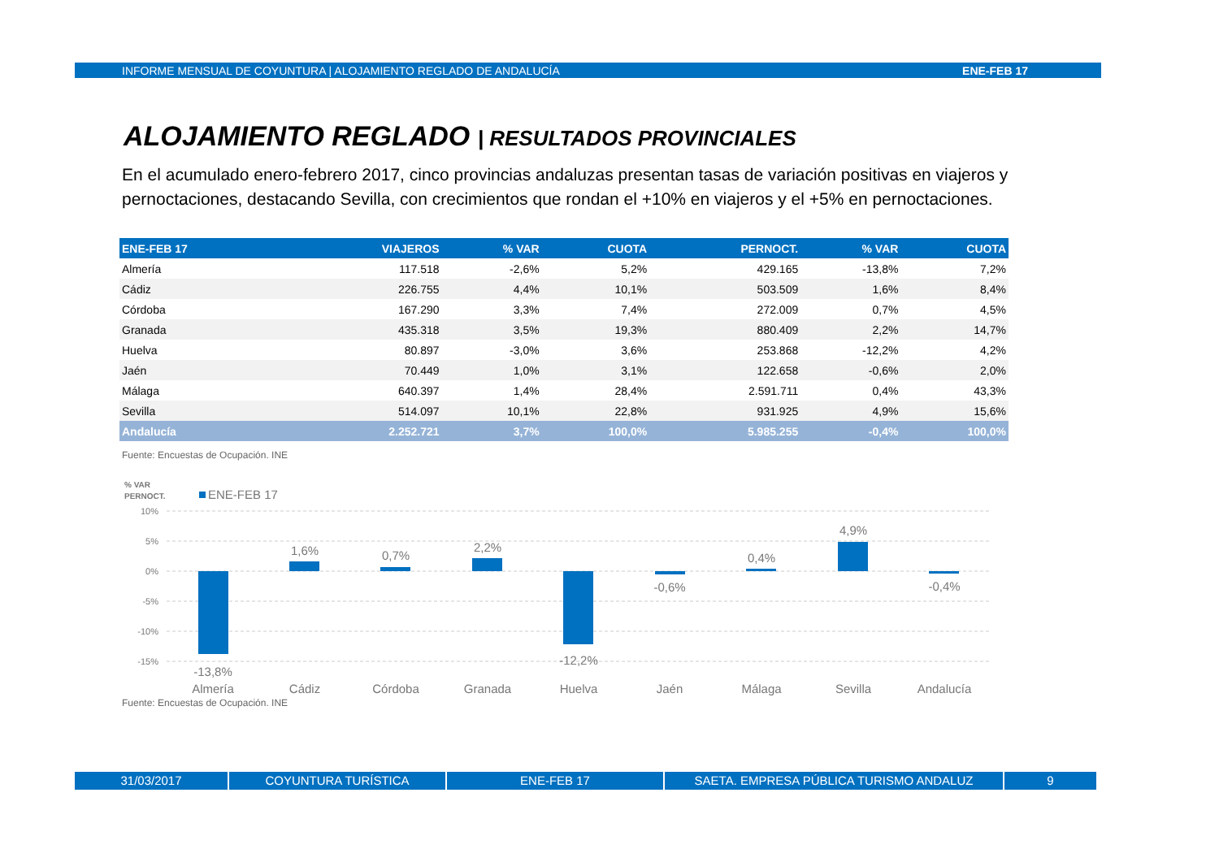INFORME MENSUAL DE COYUNTURA | ALOJAMIENTO REGLADO DE ANDALUCÍA ENE-FEB 17
ALOJAMIENTO REGLADO | RESULTADOS PROVINCIALES
En el acumulado enero-febrero 2017, cinco provincias andaluzas presentan tasas de variación positivas en viajeros y pernoctaciones, destacando Sevilla, con crecimientos que rondan el +10% en viajeros y el +5% en pernoctaciones.
| ENE-FEB 17 | VIAJEROS | % VAR | CUOTA | PERNOCT. | % VAR | CUOTA |
| --- | --- | --- | --- | --- | --- | --- |
| Almería | 117.518 | -2,6% | 5,2% | 429.165 | -13,8% | 7,2% |
| Cádiz | 226.755 | 4,4% | 10,1% | 503.509 | 1,6% | 8,4% |
| Córdoba | 167.290 | 3,3% | 7,4% | 272.009 | 0,7% | 4,5% |
| Granada | 435.318 | 3,5% | 19,3% | 880.409 | 2,2% | 14,7% |
| Huelva | 80.897 | -3,0% | 3,6% | 253.868 | -12,2% | 4,2% |
| Jaén | 70.449 | 1,0% | 3,1% | 122.658 | -0,6% | 2,0% |
| Málaga | 640.397 | 1,4% | 28,4% | 2.591.711 | 0,4% | 43,3% |
| Sevilla | 514.097 | 10,1% | 22,8% | 931.925 | 4,9% | 15,6% |
| Andalucía | 2.252.721 | 3,7% | 100,0% | 5.985.255 | -0,4% | 100,0% |
Fuente: Encuestas de Ocupación. INE
% VAR
PERNOCT.
ENE-FEB 17
10%
5%
0%
-5%
-10%
-15%
-13,8%
1,6%
0,7%
2,2%
-12,2%
-0,6%
0,4%
4,9%
-0,4%
Almería
Cádiz
Córdoba
Granada
Huelva
Jaén
Málaga
Sevilla
Andalucía
Fuente: Encuestas de Ocupación. INE
31/03/2017 COYUNTURA TURÍSTICA ENE-FEB 17 SAETA. EMPRESA PÚBLICA TURISMO ANDALUZ 9